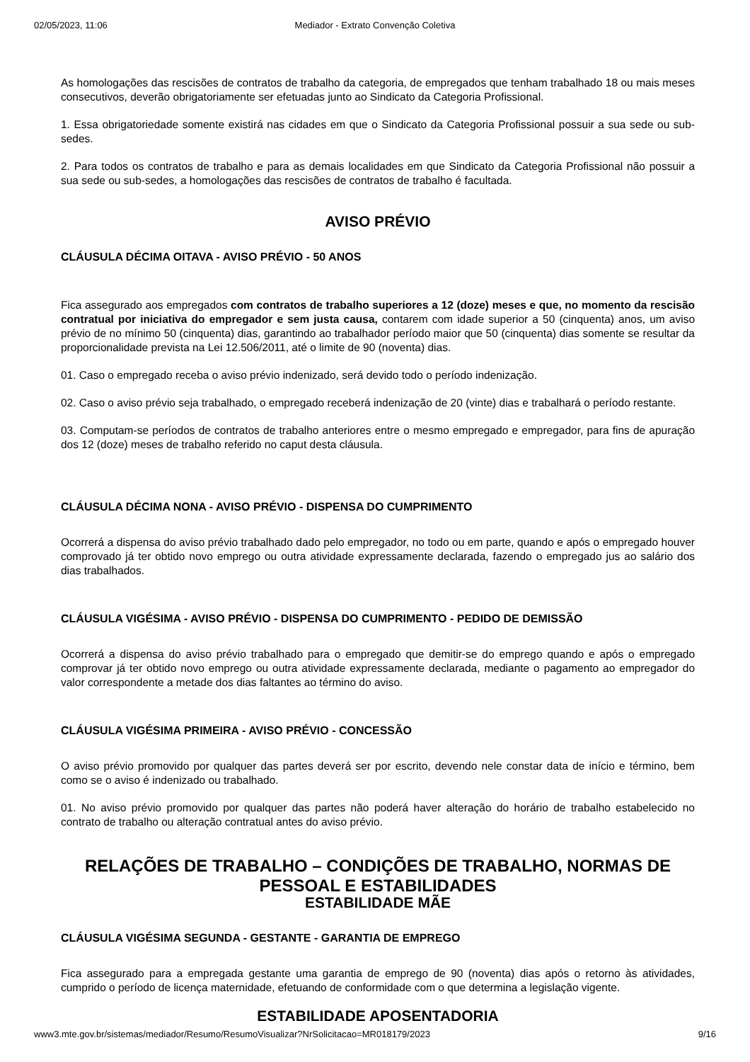02/05/2023, 11:06 Mediador - Extrato Convenção Coletiva
As homologações das rescisões de contratos de trabalho da categoria, de empregados que tenham trabalhado 18 ou mais meses consecutivos, deverão obrigatoriamente ser efetuadas junto ao Sindicato da Categoria Profissional.
1. Essa obrigatoriedade somente existirá nas cidades em que o Sindicato da Categoria Profissional possuir a sua sede ou sub-sedes.
2. Para todos os contratos de trabalho e para as demais localidades em que Sindicato da Categoria Profissional não possuir a sua sede ou sub-sedes, a homologações das rescisões de contratos de trabalho é facultada.
AVISO PRÉVIO
CLÁUSULA DÉCIMA OITAVA - AVISO PRÉVIO - 50 ANOS
Fica assegurado aos empregados com contratos de trabalho superiores a 12 (doze) meses e que, no momento da rescisão contratual por iniciativa do empregador e sem justa causa, contarem com idade superior a 50 (cinquenta) anos, um aviso prévio de no mínimo 50 (cinquenta) dias, garantindo ao trabalhador período maior que 50 (cinquenta) dias somente se resultar da proporcionalidade prevista na Lei 12.506/2011, até o limite de 90 (noventa) dias.
01. Caso o empregado receba o aviso prévio indenizado, será devido todo o período indenização.
02. Caso o aviso prévio seja trabalhado, o empregado receberá indenização de 20 (vinte) dias e trabalhará o período restante.
03. Computam-se períodos de contratos de trabalho anteriores entre o mesmo empregado e empregador, para fins de apuração dos 12 (doze) meses de trabalho referido no caput desta cláusula.
CLÁUSULA DÉCIMA NONA - AVISO PRÉVIO - DISPENSA DO CUMPRIMENTO
Ocorrerá a dispensa do aviso prévio trabalhado dado pelo empregador, no todo ou em parte, quando e após o empregado houver comprovado já ter obtido novo emprego ou outra atividade expressamente declarada, fazendo o empregado jus ao salário dos dias trabalhados.
CLÁUSULA VIGÉSIMA - AVISO PRÉVIO - DISPENSA DO CUMPRIMENTO - PEDIDO DE DEMISSÃO
Ocorrerá a dispensa do aviso prévio trabalhado para o empregado que demitir-se do emprego quando e após o empregado comprovar já ter obtido novo emprego ou outra atividade expressamente declarada, mediante o pagamento ao empregador do valor correspondente a metade dos dias faltantes ao término do aviso.
CLÁUSULA VIGÉSIMA PRIMEIRA - AVISO PRÉVIO - CONCESSÃO
O aviso prévio promovido por qualquer das partes deverá ser por escrito, devendo nele constar data de início e término, bem como se o aviso é indenizado ou trabalhado.
01. No aviso prévio promovido por qualquer das partes não poderá haver alteração do horário de trabalho estabelecido no contrato de trabalho ou alteração contratual antes do aviso prévio.
RELAÇÕES DE TRABALHO – CONDIÇÕES DE TRABALHO, NORMAS DE PESSOAL E ESTABILIDADES
ESTABILIDADE MÃE
CLÁUSULA VIGÉSIMA SEGUNDA - GESTANTE - GARANTIA DE EMPREGO
Fica assegurado para a empregada gestante uma garantia de emprego de 90 (noventa) dias após o retorno às atividades, cumprido o período de licença maternidade, efetuando de conformidade com o que determina a legislação vigente.
ESTABILIDADE APOSENTADORIA
www3.mte.gov.br/sistemas/mediador/Resumo/ResumoVisualizar?NrSolicitacao=MR018179/2023 9/16